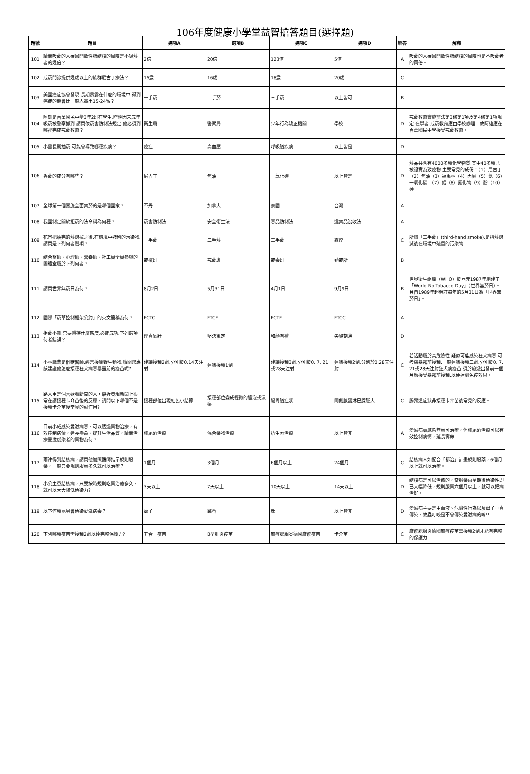106年度健康小學堂益智搶答題目(選擇題)
| 題號 | 題目 | 選項A | 選項B | 選項C | 選項D | 解答 | 解釋 |
| --- | --- | --- | --- | --- | --- | --- | --- |
| 101 | 請問吸菸的人罹患開放性肺結核的風險是不吸菸者的幾倍？ | 2倍 | 20倍 | 123倍 | 5倍 | A | 吸菸的人罹患開放性肺結核的風險也是不吸菸者的兩倍。 |
| 102 | 戒菸門診提供幾歲以上的族群尼古丁療法？ | 15歲 | 16歲 | 18歲 | 20歲 | C | |
| 103 | 美國癌症協會發現.長期暴露在什麼的環境中.得到癌症的機會比一般人高出15-24%？ | 一手菸 | 二手菸 | 三手菸 | 以上皆可 | B | |
| 104 | 阿雄是百萬國民中學3年2班在學生.昨晚因未成年吸菸被警察抓到.請問依菸害防制法規定.他必須到哪裡完成戒菸教育？ | 衛生局 | 警察局 | 少年行為矯正機關 | 學校 | D | 戒菸教育實施辦法第3條第1項及第4條第1項規定.在學者.戒菸教育應由學校辦理。故阿雄應在百萬國民中學接受戒菸教育。 |
| 105 | 小黑長期抽菸.可能會導致哪種疾病？ | 癌症 | 高血壓 | 呼吸道疾病 | 以上皆是 | D | |
| 106 | 香菸的成分有哪些？ | 尼古丁 | 焦油 | 一氧化碳 | 以上皆是 | D | 菸品共含有4000多種化學物質.其中40多種已被證實為致癌物.主要常見的成份：（1）尼古丁（2）焦油（3）福馬林（4）丙酮（5）氨（6）一氧化碳。（7）鉛（8）氰化物（9）酚（10）砷 |
| 107 | 全球第一個實施全面禁菸的是哪個國家？ | 不丹 | 加拿大 | 泰國 | 台灣 | A | |
| 108 | 我國制定關於拒菸的法令稱為何種？ | 菸害防制法 | 安全衛生法 | 毒品防制法 | 違禁品沒收法 | A | |
| 109 | 花爸把抽完的菸熄掉之後.在環境中殘留的污染物.請問是下列何者選項？ | 一手菸 | 二手菸 | 三手菸 | 霧煙 | C | 所謂「三手菸」(third-hand smoke).是指菸熄滅後在環境中殘留的污染物。 |
| 110 | 結合醫師、心理師、營養師、社工員全員參與的團體室屬於下列何者？ | 戒檳班 | 戒菸班 | 戒毒班 | 勒戒所 | B | |
| 111 | 請問世界無菸日為何？ | 8月2日 | 5月31日 | 4月1日 | 9月9日 | B | 世界衛生組織（WHO）於西元1987年創建了「World No-Tobacco Day」（世界無菸日）。且自1989年起明訂每年的5月31日為「世界無菸日」。 |
| 112 | 國際「菸草控制框架公約」的英文簡稱為何？ | FCTC | FTCF | FCTF | FTCC | A | |
| 113 | 拒菸不難.只要秉持什麼態度.必能成功.下列選項何者錯誤？ | 理直氣壯 | 堅決篤定 | 和顏有禮 | 尖酸刻薄 | D | |
| 114 | 小林職業是個獸醫師.經常接觸野生動物.請問您應該建議他怎麼接種狂犬病毒暴露前的疫苗呢? | 建議接種2劑.分別於0.14天注射 | 建議接種1劑 | 建議接種3劑.分別於0. 7. 21或28天注射 | 建議接種2劑.分別於0.28天注射 | C | 若活動屬於高危險性.疑似可能感染狂犬病毒.可考慮暴露前接種.一般建議接種三劑.分別於0. 7. 21或28天注射狂犬病疫苗.須於旅遊出發前一個月應接受暴露前接種.以便達到免疫效果。 |
| 115 | 路人甲是個喜歡看新聞的人，最近發現新聞上很常在講接種卡介苗後的反應，請問以下哪個不是接種卡介苗後常見的副作用? | 接種部位出現紅色小結節 | 接種部位變成輕微的膿泡或潰瘍 | 腸胃道症狀 | 同側腋窩淋巴腺腫大 | C | 腸胃道症狀非接種卡介苗後常見的反應。 |
| 116 | 目前小威感染愛滋病毒，可以透過藥物治療，有效控制病情，延長壽命、提升生活品質，請問治療愛滋感染者的藥物為何？ | 雞尾酒治療 | 混合藥物治療 | 抗生素治療 | 以上皆非 | A | 愛滋病毒感染無藥可治癒，但雞尾酒治療可以有效控制病情，延長壽命。 |
| 117 | 兩津得到結核病，請問他遵照醫師指示規則服藥，一般只要規則服藥多久就可以治癒？ | 1個月 | 3個月 | 6個月以上 | 24個月 | C | 結核病人如配合「都治」計畫規則服藥，6個月以上就可以治癒。 |
| 118 | 小公主患結核病，只要按時規則吃藥治療多久，就可以大大降低傳染力? | 3天以上 | 7天以上 | 10天以上 | 14天以上 | D | 結核病是可以治癒的，當服藥兩星期後傳染性即已大幅降低，規則服藥六個月以上，就可以把病治好。 |
| 119 | 以下何種昆蟲會傳染愛滋病毒？ | 蚊子 | 跳蚤 | 塵 | 以上皆非 | D | 愛滋病主要是由血液、危險性行為以及母子垂直傳染，蚊蟲叮咬是不會傳染愛滋病的唷!! |
| 120 | 下列哪種疫苗需接種2劑以達完整保護力? | 五合一疫苗 | B型肝炎疫苗 | 麻疹腮腺炎德國麻疹疫苗 | 卡介苗 | C | 麻疹腮腺炎德國麻疹疫苗需接種2劑才能有完整的保護力 |